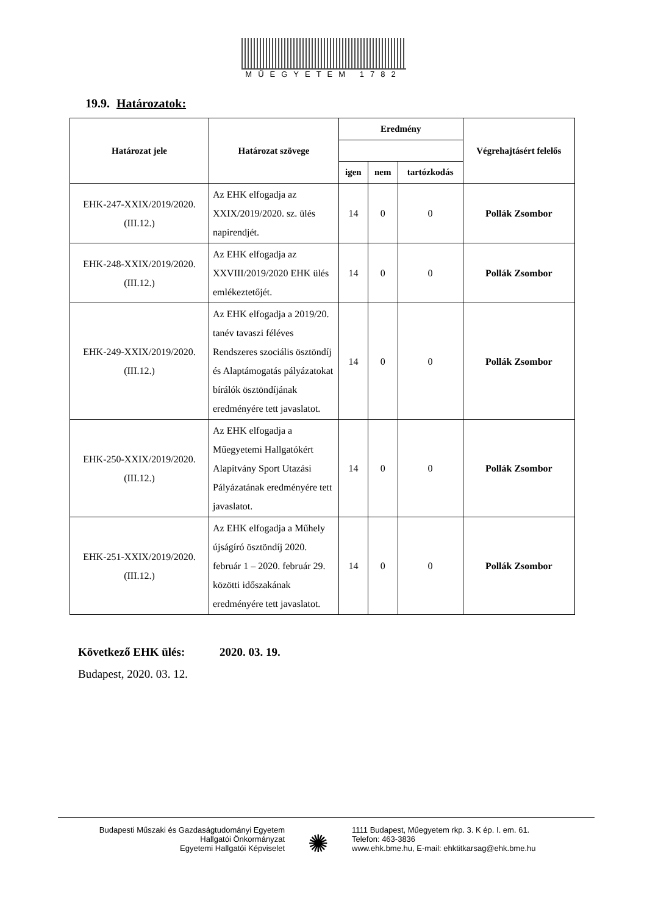MŰEGYETEM 1782
19.9. Határozatok:
| Határozat jele | Határozat szövege | Eredmény | | | Végrehajtásért felelős |
| --- | --- | --- | --- | --- | --- |
| | | igen | nem | tartózkodás | |
| EHK-247-XXIX/2019/2020. (III.12.) | Az EHK elfogadja az XXIX/2019/2020. sz. ülés napirendjét. | 14 | 0 | 0 | Pollák Zsombor |
| EHK-248-XXIX/2019/2020. (III.12.) | Az EHK elfogadja az XXVIII/2019/2020 EHK ülés emlékeztetőjét. | 14 | 0 | 0 | Pollák Zsombor |
| EHK-249-XXIX/2019/2020. (III.12.) | Az EHK elfogadja a 2019/20. tanév tavaszi féléves Rendszeres szociális ösztöndíj és Alaptámogatás pályázatokat bírálók ösztöndíjának eredményére tett javaslatot. | 14 | 0 | 0 | Pollák Zsombor |
| EHK-250-XXIX/2019/2020. (III.12.) | Az EHK elfogadja a Műegyetemi Hallgatókért Alapítvány Sport Utazási Pályázatának eredményére tett javaslatot. | 14 | 0 | 0 | Pollák Zsombor |
| EHK-251-XXIX/2019/2020. (III.12.) | Az EHK elfogadja a Műhely újságíró ösztöndíj 2020. február 1 – 2020. február 29. közötti időszakának eredményére tett javaslatot. | 14 | 0 | 0 | Pollák Zsombor |
Következő EHK ülés: 2020. 03. 19.
Budapest, 2020. 03. 12.
Budapesti Műszaki és Gazdaságtudományi Egyetem
Hallgatói Önkormányzat
Egyetemi Hallgatói Képviselet
✺
1111 Budapest, Műegyetem rkp. 3. K ép. I. em. 61.
Telefon: 463-3836
www.ehk.bme.hu, E-mail: ehktitkarsag@ehk.bme.hu